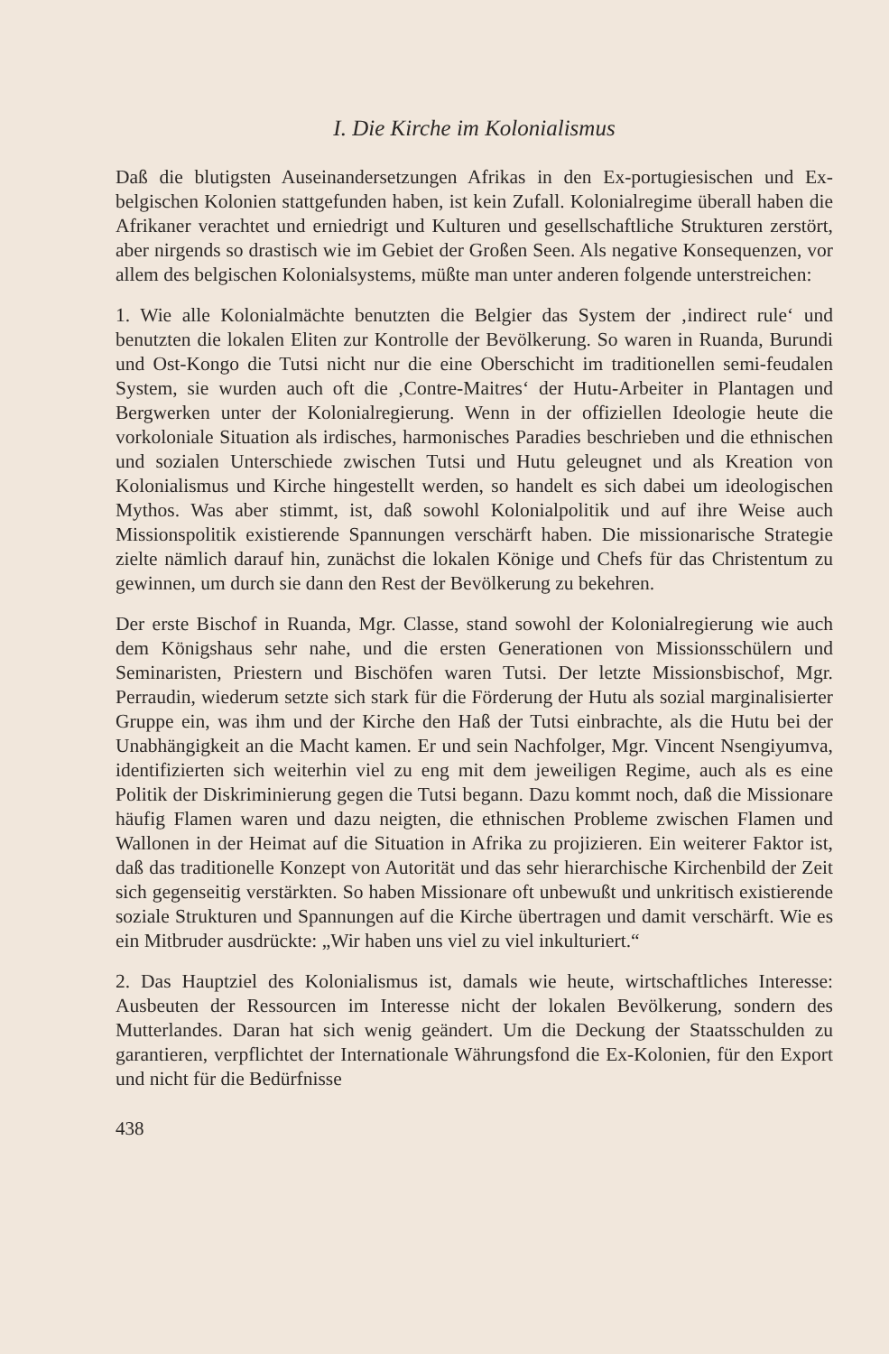I. Die Kirche im Kolonialismus
Daß die blutigsten Auseinandersetzungen Afrikas in den Ex-portugiesischen und Ex-belgischen Kolonien stattgefunden haben, ist kein Zufall. Kolonialregime überall haben die Afrikaner verachtet und erniedrigt und Kulturen und gesellschaftliche Strukturen zerstört, aber nirgends so drastisch wie im Gebiet der Großen Seen. Als negative Konsequenzen, vor allem des belgischen Kolonialsystems, müßte man unter anderen folgende unterstreichen:
1. Wie alle Kolonialmächte benutzten die Belgier das System der ‚indirect rule‘ und benutzten die lokalen Eliten zur Kontrolle der Bevölkerung. So waren in Ruanda, Burundi und Ost-Kongo die Tutsi nicht nur die eine Oberschicht im traditionellen semi-feudalen System, sie wurden auch oft die ‚Contre-Maitres‘ der Hutu-Arbeiter in Plantagen und Bergwerken unter der Kolonialregierung. Wenn in der offiziellen Ideologie heute die vorkoloniale Situation als irdisches, harmonisches Paradies beschrieben und die ethnischen und sozialen Unterschiede zwischen Tutsi und Hutu geleugnet und als Kreation von Kolonialismus und Kirche hingestellt werden, so handelt es sich dabei um ideologischen Mythos. Was aber stimmt, ist, daß sowohl Kolonialpolitik und auf ihre Weise auch Missionspolitik existierende Spannungen verschärft haben. Die missionarische Strategie zielte nämlich darauf hin, zunächst die lokalen Könige und Chefs für das Christentum zu gewinnen, um durch sie dann den Rest der Bevölkerung zu bekehren.
Der erste Bischof in Ruanda, Mgr. Classe, stand sowohl der Kolonialregierung wie auch dem Königshaus sehr nahe, und die ersten Generationen von Missionsschülern und Seminaristen, Priestern und Bischöfen waren Tutsi. Der letzte Missionsbischof, Mgr. Perraudin, wiederum setzte sich stark für die Förderung der Hutu als sozial marginalisierter Gruppe ein, was ihm und der Kirche den Haß der Tutsi einbrachte, als die Hutu bei der Unabhängigkeit an die Macht kamen. Er und sein Nachfolger, Mgr. Vincent Nsengiyumva, identifizierten sich weiterhin viel zu eng mit dem jeweiligen Regime, auch als es eine Politik der Diskriminierung gegen die Tutsi begann. Dazu kommt noch, daß die Missionare häufig Flamen waren und dazu neigten, die ethnischen Probleme zwischen Flamen und Wallonen in der Heimat auf die Situation in Afrika zu projizieren. Ein weiterer Faktor ist, daß das traditionelle Konzept von Autorität und das sehr hierarchische Kirchenbild der Zeit sich gegenseitig verstärkten. So haben Missionare oft unbewußt und unkritisch existierende soziale Strukturen und Spannungen auf die Kirche übertragen und damit verschärft. Wie es ein Mitbruder ausdrückte: „Wir haben uns viel zu viel inkulturiert.“
2. Das Hauptziel des Kolonialismus ist, damals wie heute, wirtschaftliches Interesse: Ausbeuten der Ressourcen im Interesse nicht der lokalen Bevölkerung, sondern des Mutterlandes. Daran hat sich wenig geändert. Um die Deckung der Staatsschulden zu garantieren, verpflichtet der Internationale Währungsfond die Ex-Kolonien, für den Export und nicht für die Bedürfnisse
438